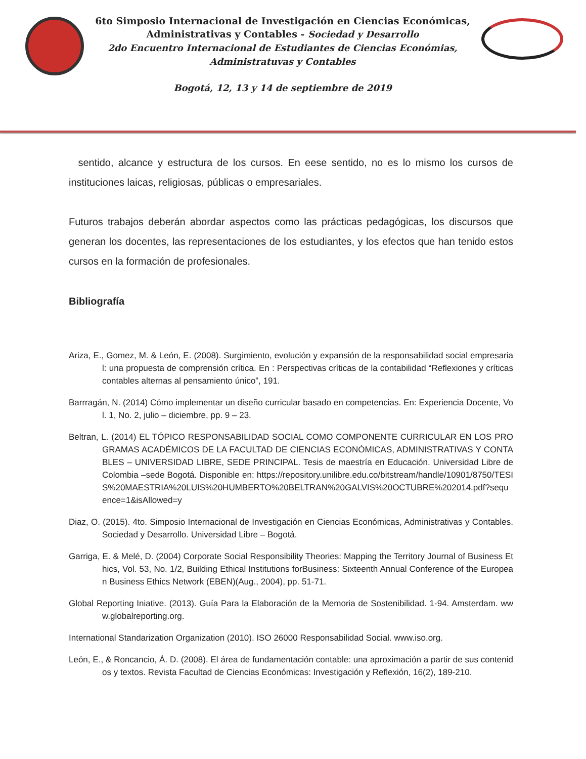6to Simposio Internacional de Investigación en Ciencias Económicas,
Administrativas y Contables - Sociedad y Desarrollo
2do Encuentro Internacional de Estudiantes de Ciencias Económias,
Administratuvas y Contables
Bogotá, 12, 13 y 14 de septiembre de 2019
sentido, alcance y estructura de los cursos. En eese sentido, no es lo mismo los cursos de instituciones laicas, religiosas, públicas o empresariales.
Futuros trabajos deberán abordar aspectos como las prácticas pedagógicas, los discursos que generan los docentes, las representaciones de los estudiantes, y los efectos que han tenido estos cursos en la formación de profesionales.
Bibliografía
Ariza, E., Gomez, M. & León, E. (2008). Surgimiento, evolución y expansión de la responsabilidad social empresarial: una propuesta de comprensión crítica. En : Perspectivas críticas de la contabilidad “Reflexiones y críticas contables alternas al pensamiento único”, 191.
Barrragán, N. (2014) Cómo implementar un diseño curricular basado en competencias. En: Experiencia Docente, Vol. 1, No. 2, julio – diciembre, pp. 9 – 23.
Beltran, L. (2014) EL TÓPICO RESPONSABILIDAD SOCIAL COMO COMPONENTE CURRICULAR EN LOS PROGRAMAS ACADÉMICOS DE LA FACULTAD DE CIENCIAS ECONÓMICAS, ADMINISTRATIVAS Y CONTABLES – UNIVERSIDAD LIBRE, SEDE PRINCIPAL. Tesis de maestría en Educación. Universidad Libre de Colombia –sede Bogotá. Disponible en: https://repository.unilibre.edu.co/bitstream/handle/10901/8750/TESIS%20MAESTRIA%20LUIS%20HUMBERTO%20BELTRAN%20GALVIS%20OCTUBRE%202014.pdf?sequence=1&isAllowed=y
Diaz, O. (2015). 4to. Simposio Internacional de Investigación en Ciencias Económicas, Administrativas y Contables. Sociedad y Desarrollo. Universidad Libre – Bogotá.
Garriga, E. & Melé, D. (2004) Corporate Social Responsibility Theories: Mapping the Territory Journal of Business Ethics, Vol. 53, No. 1/2, Building Ethical Institutions forBusiness: Sixteenth Annual Conference of the European Business Ethics Network (EBEN)(Aug., 2004), pp. 51-71.
Global Reporting Iniative. (2013). Guía Para la Elaboración de la Memoria de Sostenibilidad. 1-94. Amsterdam. www.globalreporting.org.
International Standarization Organization (2010). ISO 26000 Responsabilidad Social. www.iso.org.
León, E., & Roncancio, Á. D. (2008). El área de fundamentación contable: una aproximación a partir de sus contenidos y textos. Revista Facultad de Ciencias Económicas: Investigación y Reflexión, 16(2), 189-210.